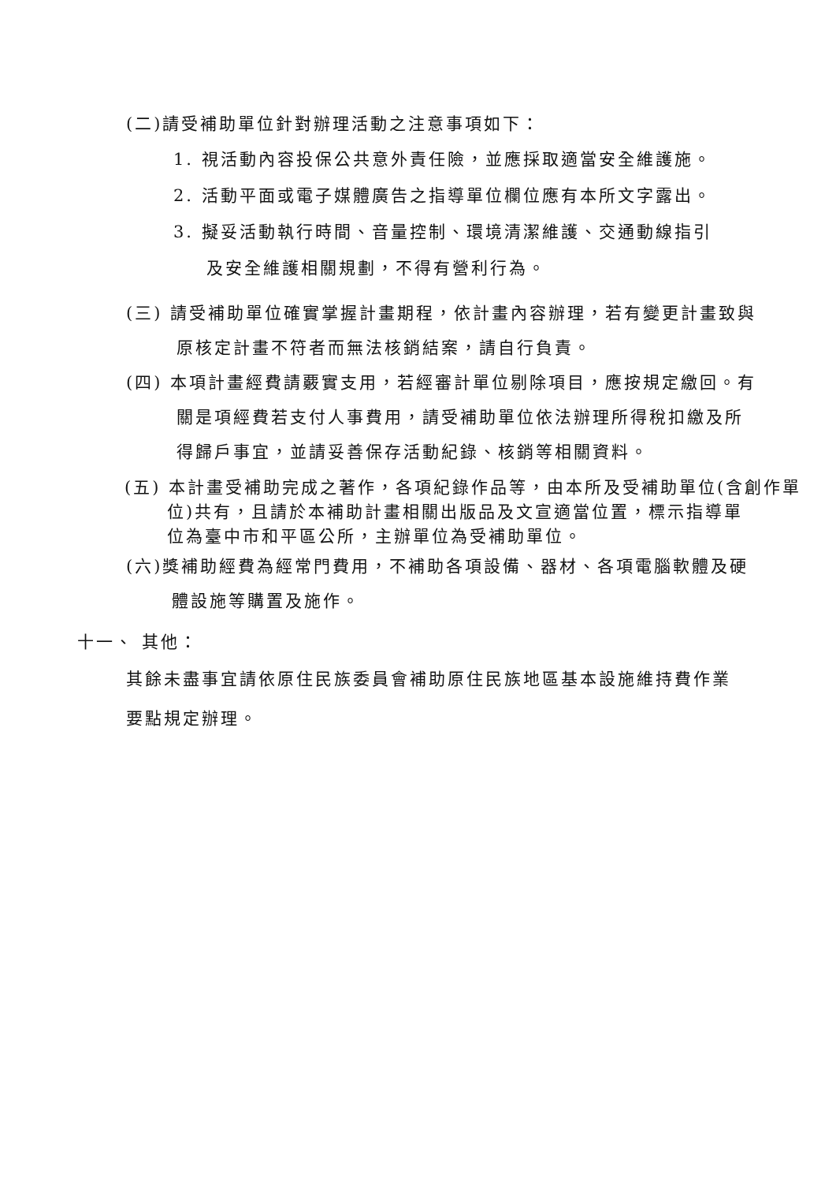(二)請受補助單位針對辦理活動之注意事項如下：
1. 視活動內容投保公共意外責任險，並應採取適當安全維護施。
2. 活動平面或電子媒體廣告之指導單位欄位應有本所文字露出。
3. 擬妥活動執行時間、音量控制、環境清潔維護、交通動線指引
及安全維護相關規劃，不得有營利行為。
(三) 請受補助單位確實掌握計畫期程，依計畫內容辦理，若有變更計畫致與
原核定計畫不符者而無法核銷結案，請自行負責。
(四) 本項計畫經費請覈實支用，若經審計單位剔除項目，應按規定繳回。有
關是項經費若支付人事費用，請受補助單位依法辦理所得稅扣繳及所
得歸戶事宜，並請妥善保存活動紀錄、核銷等相關資料。
(五) 本計畫受補助完成之著作，各項紀錄作品等，由本所及受補助單位(含創作單
位)共有，且請於本補助計畫相關出版品及文宣適當位置，標示指導單
位為臺中市和平區公所，主辦單位為受補助單位。
(六)獎補助經費為經常門費用，不補助各項設備、器材、各項電腦軟體及硬
體設施等購置及施作。
十一、 其他：
其餘未盡事宜請依原住民族委員會補助原住民族地區基本設施維持費作業
要點規定辦理。